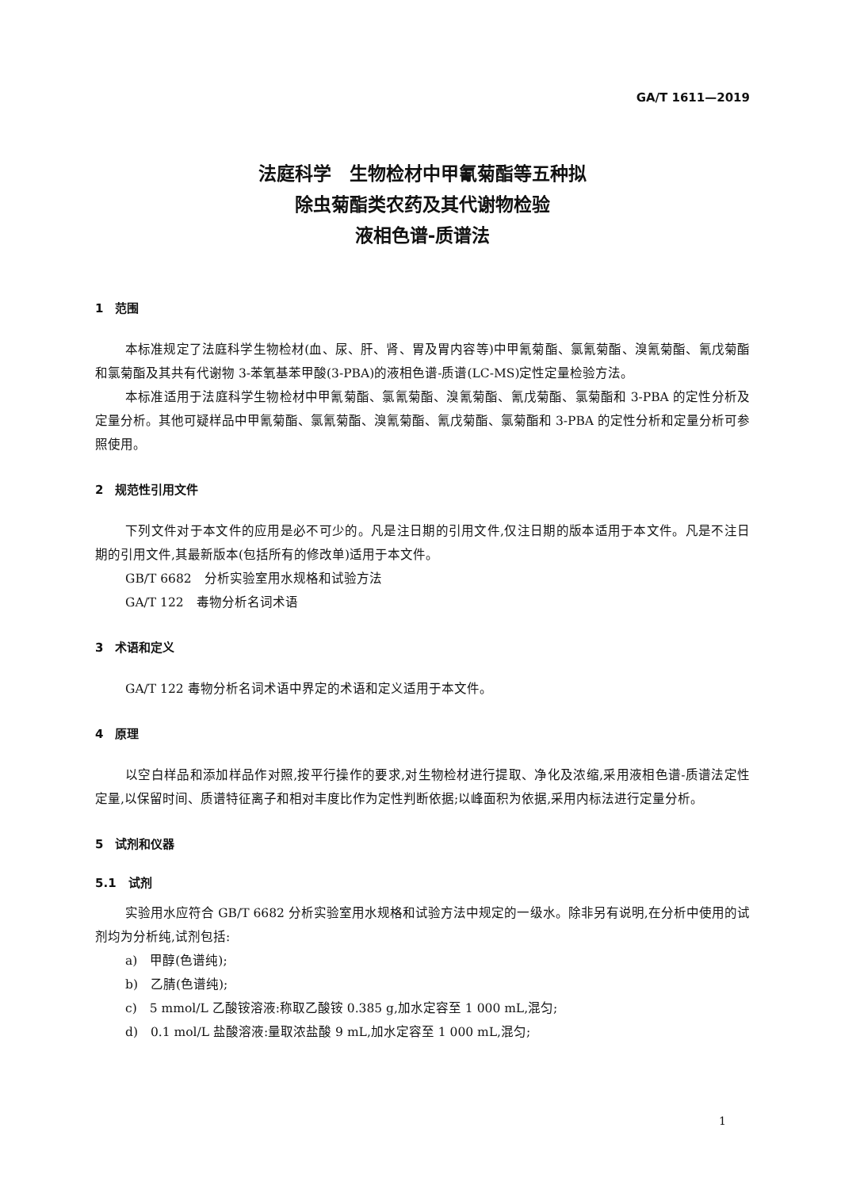GA/T 1611—2019
法庭科学　生物检材中甲氰菊酯等五种拟
除虫菊酯类农药及其代谢物检验
液相色谱-质谱法
1　范围
本标准规定了法庭科学生物检材(血、尿、肝、肾、胃及胃内容等)中甲氰菊酯、氯氰菊酯、溴氰菊酯、氰戊菊酯和氯菊酯及其共有代谢物 3-苯氧基苯甲酸(3-PBA)的液相色谱-质谱(LC-MS)定性定量检验方法。
本标准适用于法庭科学生物检材中甲氰菊酯、氯氰菊酯、溴氰菊酯、氰戊菊酯、氯菊酯和 3-PBA 的定性分析及定量分析。其他可疑样品中甲氰菊酯、氯氰菊酯、溴氰菊酯、氰戊菊酯、氯菊酯和 3-PBA 的定性分析和定量分析可参照使用。
2　规范性引用文件
下列文件对于本文件的应用是必不可少的。凡是注日期的引用文件,仅注日期的版本适用于本文件。凡是不注日期的引用文件,其最新版本(包括所有的修改单)适用于本文件。
GB/T 6682　分析实验室用水规格和试验方法
GA/T 122　毒物分析名词术语
3　术语和定义
GA/T 122 毒物分析名词术语中界定的术语和定义适用于本文件。
4　原理
以空白样品和添加样品作对照,按平行操作的要求,对生物检材进行提取、净化及浓缩,采用液相色谱-质谱法定性定量,以保留时间、质谱特征离子和相对丰度比作为定性判断依据;以峰面积为依据,采用内标法进行定量分析。
5　试剂和仪器
5.1　试剂
实验用水应符合 GB/T 6682 分析实验室用水规格和试验方法中规定的一级水。除非另有说明,在分析中使用的试剂均为分析纯,试剂包括:
a)　甲醇(色谱纯);
b)　乙腈(色谱纯);
c)　5 mmol/L 乙酸铵溶液:称取乙酸铵 0.385 g,加水定容至 1 000 mL,混匀;
d)　0.1 mol/L 盐酸溶液:量取浓盐酸 9 mL,加水定容至 1 000 mL,混匀;
1